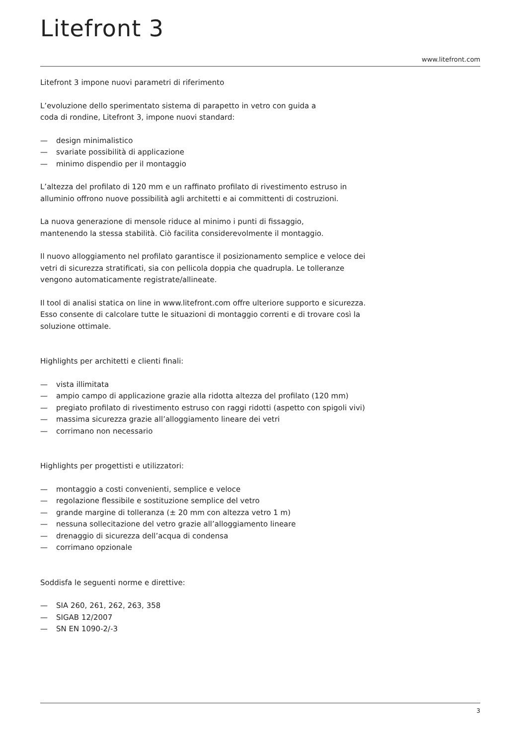Litefront 3
www.litefront.com
Litefront 3 impone nuovi parametri di riferimento
L’evoluzione dello sperimentato sistema di parapetto in vetro con guida a
coda di rondine, Litefront 3, impone nuovi standard:
— design minimalistico
— svariate possibilità di applicazione
— minimo dispendio per il montaggio
L’altezza del profilato di 120 mm e un raffinato profilato di rivestimento estruso in alluminio offrono nuove possibilità agli architetti e ai committenti di costruzioni.
La nuova generazione di mensole riduce al minimo i punti di fissaggio,
mantenendo la stessa stabilità. Ciò facilita considerevolmente il montaggio.
Il nuovo alloggiamento nel profilato garantisce il posizionamento semplice e veloce dei vetri di sicurezza stratificati, sia con pellicola doppia che quadrupla. Le tolleranze vengono automaticamente registrate/allineate.
Il tool di analisi statica on line in www.litefront.com offre ulteriore supporto e sicurezza. Esso consente di calcolare tutte le situazioni di montaggio correnti e di trovare così la soluzione ottimale.
Highlights per architetti e clienti finali:
— vista illimitata
— ampio campo di applicazione grazie alla ridotta altezza del profilato (120 mm)
— pregiato profilato di rivestimento estruso con raggi ridotti (aspetto con spigoli vivi)
— massima sicurezza grazie all’alloggiamento lineare dei vetri
— corrimano non necessario
Highlights per progettisti e utilizzatori:
— montaggio a costi convenienti, semplice e veloce
— regolazione flessibile e sostituzione semplice del vetro
— grande margine di tolleranza (± 20 mm con altezza vetro 1 m)
— nessuna sollecitazione del vetro grazie all’alloggiamento lineare
— drenaggio di sicurezza dell’acqua di condensa
— corrimano opzionale
Soddisfa le seguenti norme e direttive:
— SIA 260, 261, 262, 263, 358
— SIGAB 12/2007
— SN EN 1090-2/-3
3